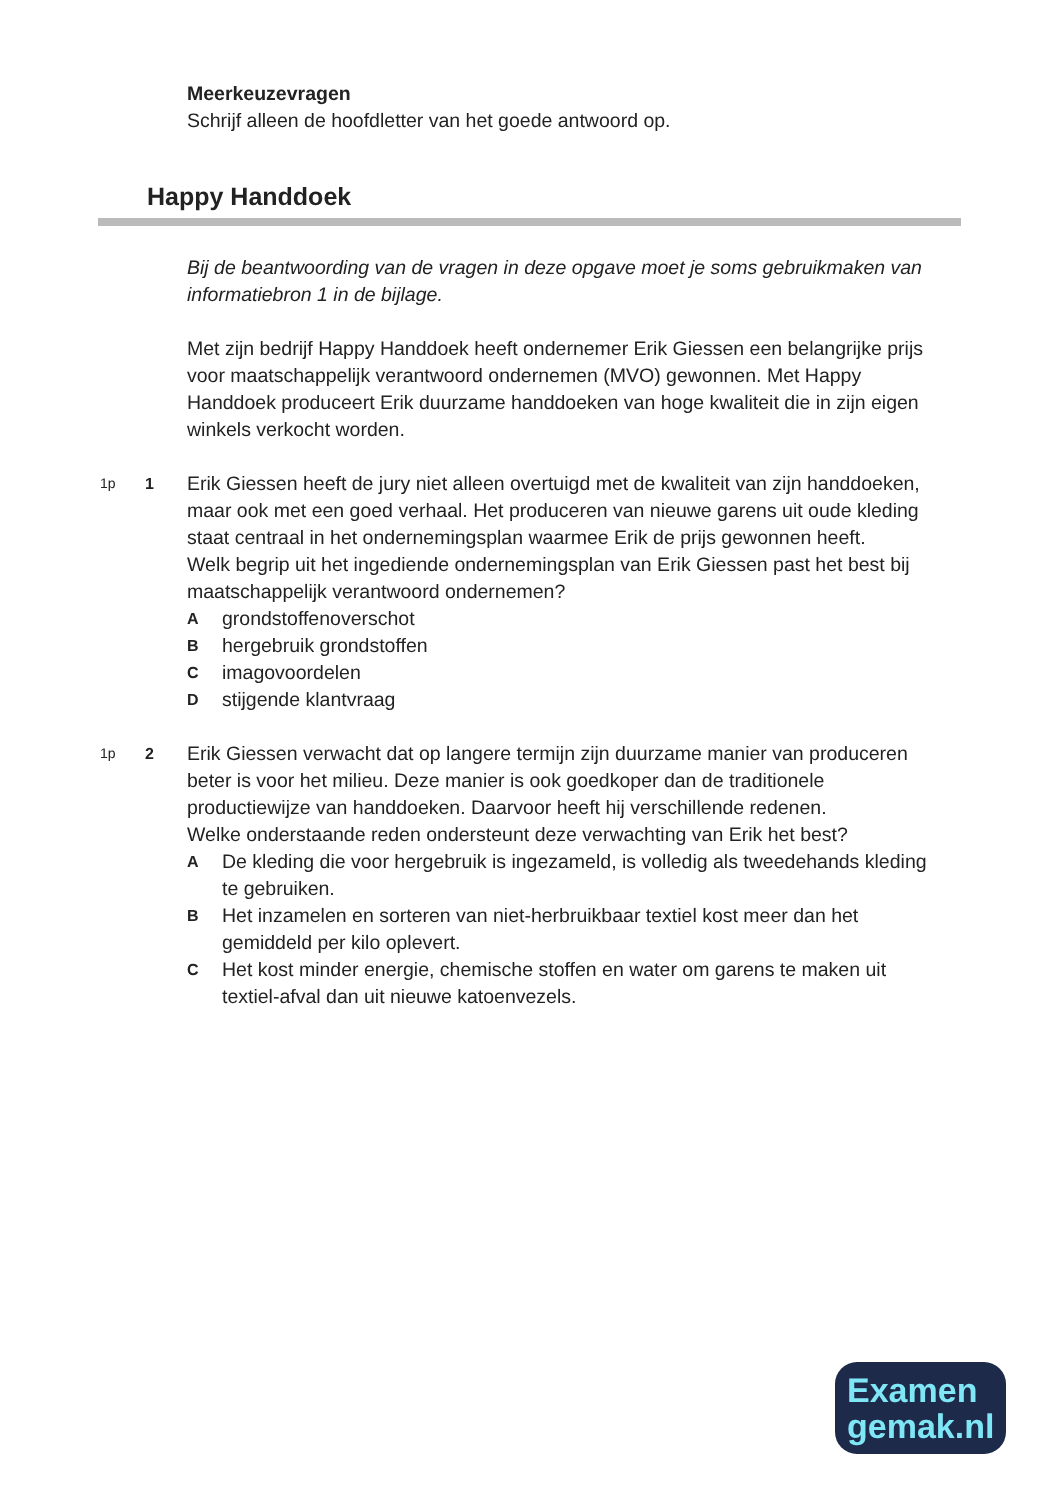Meerkeuzevragen
Schrijf alleen de hoofdletter van het goede antwoord op.
Happy Handdoek
Bij de beantwoording van de vragen in deze opgave moet je soms gebruikmaken van informatiebron 1 in de bijlage.
Met zijn bedrijf Happy Handdoek heeft ondernemer Erik Giessen een belangrijke prijs voor maatschappelijk verantwoord ondernemen (MVO) gewonnen. Met Happy Handdoek produceert Erik duurzame handdoeken van hoge kwaliteit die in zijn eigen winkels verkocht worden.
1p 1
Erik Giessen heeft de jury niet alleen overtuigd met de kwaliteit van zijn handdoeken, maar ook met een goed verhaal. Het produceren van nieuwe garens uit oude kleding staat centraal in het ondernemingsplan waarmee Erik de prijs gewonnen heeft.
Welk begrip uit het ingediende ondernemingsplan van Erik Giessen past het best bij maatschappelijk verantwoord ondernemen?
Agrondstoffenoverschot
Bhergebruik grondstoffen
Cimagovoordelen
Dstijgende klantvraag
1p 2
Erik Giessen verwacht dat op langere termijn zijn duurzame manier van produceren beter is voor het milieu. Deze manier is ook goedkoper dan de traditionele productiewijze van handdoeken. Daarvoor heeft hij verschillende redenen.
Welke onderstaande reden ondersteunt deze verwachting van Erik het best?
A De kleding die voor hergebruik is ingezameld, is volledig als tweedehands kleding te gebruiken.
B Het inzamelen en sorteren van niet-herbruikbaar textiel kost meer dan het gemiddeld per kilo oplevert.
C Het kost minder energie, chemische stoffen en water om garens te maken uit textiel-afval dan uit nieuwe katoenvezels.
Examen
gemak.nl